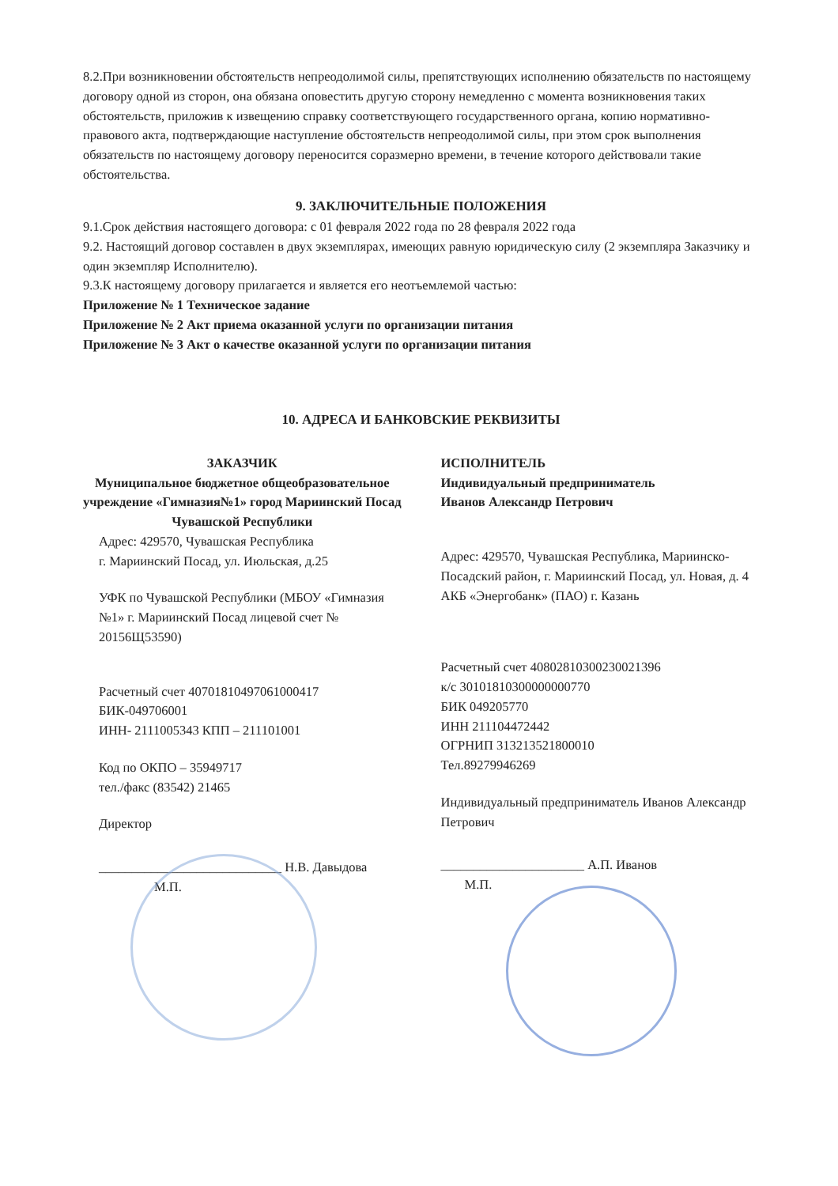8.2.При возникновении обстоятельств непреодолимой силы, препятствующих исполнению обязательств по настоящему договору одной из сторон, она обязана оповестить другую сторону немедленно с момента возникновения таких обстоятельств, приложив к извещению справку соответствующего государственного органа, копию нормативно-правового акта, подтверждающие наступление обстоятельств непреодолимой силы, при этом срок выполнения обязательств по настоящему договору переносится соразмерно времени, в течение которого действовали такие обстоятельства.
9. ЗАКЛЮЧИТЕЛЬНЫЕ ПОЛОЖЕНИЯ
9.1.Срок действия настоящего договора: с 01 февраля 2022 года по 28 февраля 2022 года
9.2. Настоящий договор составлен в двух экземплярах, имеющих равную юридическую силу (2 экземпляра Заказчику и один экземпляр Исполнителю).
9.3.К настоящему договору прилагается и является его неотъемлемой частью:
Приложение № 1 Техническое задание
Приложение № 2 Акт приема оказанной услуги по организации питания
Приложение № 3 Акт о качестве оказанной услуги по организации питания
10. АДРЕСА И БАНКОВСКИЕ РЕКВИЗИТЫ
ЗАКАЗЧИК
Муниципальное бюджетное общеобразовательное учреждение «Гимназия№1» город Мариинский Посад Чувашской Республики
Адрес: 429570, Чувашская Республика
г. Мариинский Посад, ул. Июльская, д.25
УФК по Чувашской Республики (МБОУ «Гимназия №1» г. Мариинский Посад лицевой счет № 20156Щ53590)
Расчетный счет 40701810497061000417
БИК-049706001
ИНН- 2111005343 КПП – 211101001
Код по ОКПО – 35949717
тел./факс (83542) 21465
Директор
____________________________ Н.В. Давыдова
М.П.
ИСПОЛНИТЕЛЬ
Индивидуальный предприниматель
Иванов Александр Петрович
Адрес: 429570, Чувашская Республика, Мариинско- Посадский район, г. Мариинский Посад, ул. Новая, д. 4
АКБ «Энергобанк» (ПАО) г. Казань
Расчетный счет 40802810300230021396
к/с 30101810300000000770
БИК 049205770
ИНН 211104472442
ОГРНИП 313213521800010
Тел.89279946269
Индивидуальный предприниматель Иванов Александр Петрович
______________________ А.П. Иванов
М.П.